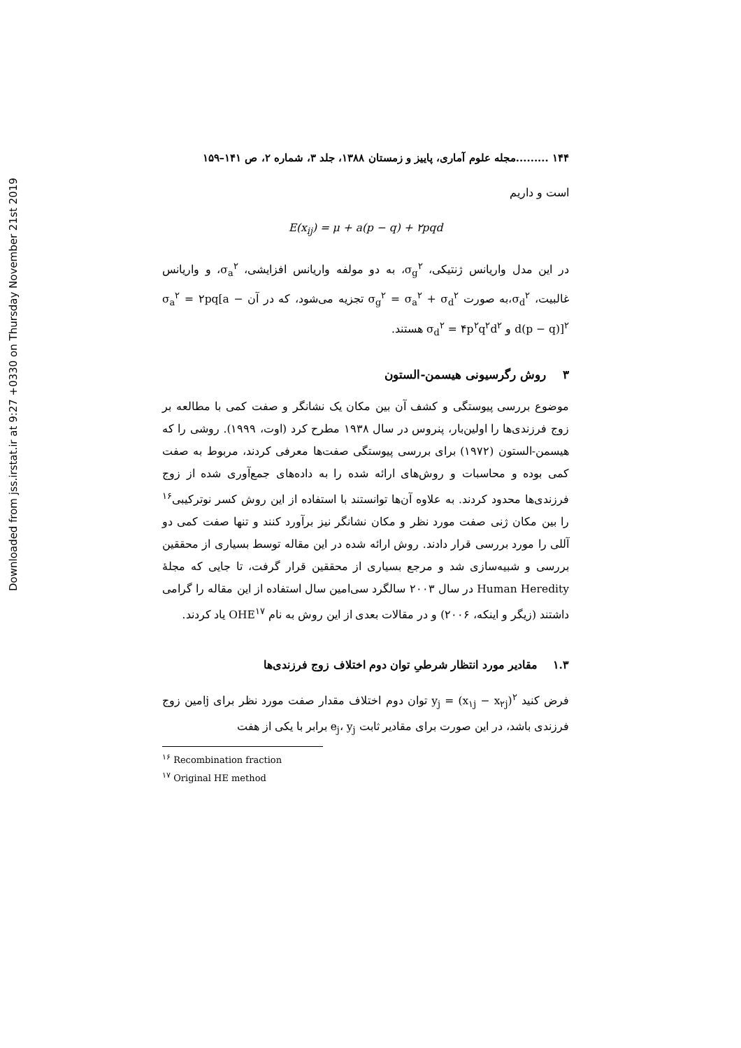Downloaded from jss.irstat.ir at 9:27 +0330 on Thursday November 21st 2019
۱۴۴ .........مجله علوم آماری، پاییز و زمستان ۱۳۸۸، جلد ۳، شماره ۲، ص ۱۴۱–۱۵۹
است و داریم
E(x<sub>ij</sub>) = μ + a(p − q) + ۲pqd
در این مدل واریانس ژنتیکی، σ<sub>g</sub><sup>۲</sup>، به دو مولفه واریانس افزایشی، σ<sub>a</sub><sup>۲</sup>، و واریانس غالبیت، σ<sub>d</sub><sup>۲</sup>،به صورت σ<sub>g</sub><sup>۲</sup> = σ<sub>a</sub><sup>۲</sup> + σ<sub>d</sub><sup>۲</sup> تجزیه می‌شود، که در آن σ<sub>a</sub><sup>۲</sup> = ۲pq[a − d(p − q)]<sup>۲</sup> و σ<sub>d</sub><sup>۲</sup> = ۴p<sup>۲</sup>q<sup>۲</sup>d<sup>۲</sup> هستند.
۳ روش رگرسیونی هیسمن-الستون
موضوع بررسی پیوستگی و کشف آن بین مکان یک نشانگر و صفت کمی با مطالعه بر زوج فرزندی‌ها را اولین‌بار، پنروس در سال ۱۹۳۸ مطرح کرد (اوت، ۱۹۹۹). روشی را که هیسمن-الستون (۱۹۷۲) برای بررسی پیوستگی صفت‌ها معرفی کردند، مربوط به صفت کمی بوده و محاسبات و روش‌های ارائه شده را به داده‌های جمع‌آوری شده از زوج فرزندی‌ها محدود کردند. به علاوه آن‌ها توانستند با استفاده از این روش کسر نوترکیبی<sup>۱۶</sup> را بین مکان ژنی صفت مورد نظر و مکان نشانگر نیز برآورد کنند و تنها صفت کمی دو آللی را مورد بررسی قرار دادند. روش ارائه شده در این مقاله توسط بسیاری از محققین بررسی و شبیه‌سازی شد و مرجع بسیاری از محققین قرار گرفت، تا جایی که مجلهٔ Human Heredity در سال ۲۰۰۳ سالگرد سی‌امین سال استفاده از این مقاله را گرامی داشتند (زیگر و اینکه، ۲۰۰۶) و در مقالات بعدی از این روش به نام OHE<sup>۱۷</sup> یاد کردند.
۱.۳ مقادیر مورد انتظار شرطیِ توان دوم اختلاف زوج فرزندی‌ها
فرض کنید y<sub>j</sub> = (x<sub>۱j</sub> − x<sub>۲j</sub>)<sup>۲</sup> توان دوم اختلاف مقدار صفت مورد نظر برای jامین زوج فرزندی باشد، در این صورت برای مقادیر ثابت e<sub>j</sub>، y<sub>j</sub> برابر با یکی از هفت
<sup>۱۶</sup> Recombination fraction
<sup>۱۷</sup> Original HE method